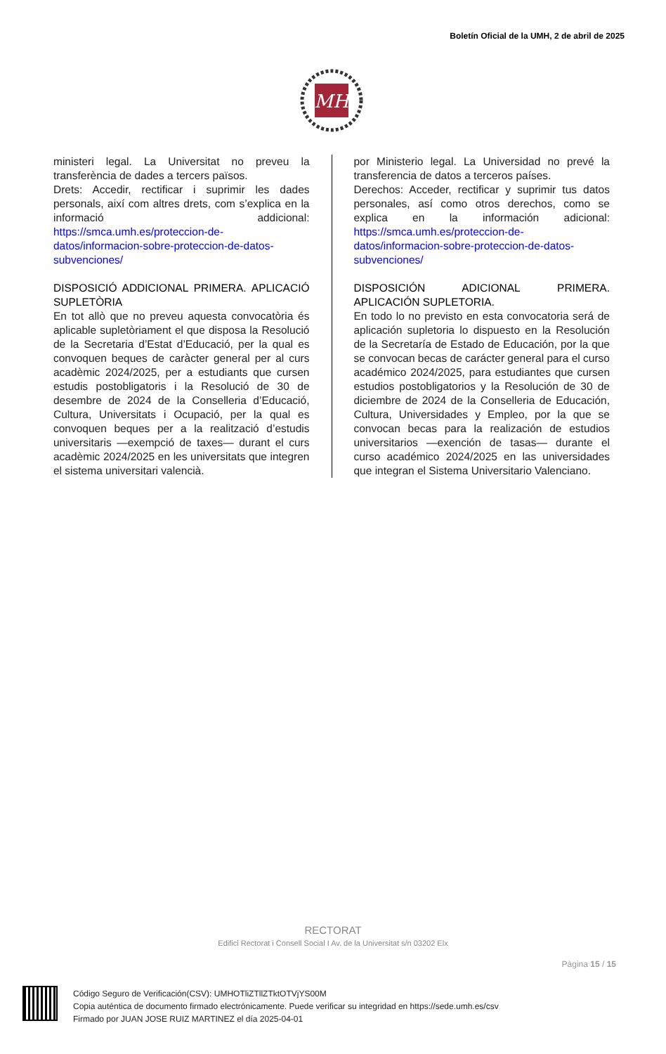Boletín Oficial de la UMH, 2 de abril de 2025
MH
ministeri legal. La Universitat no preveu la transferència de dades a tercers països.
Drets: Accedir, rectificar i suprimir les dades personals, així com altres drets, com s’explica en la informació addicional: https://smca.umh.es/proteccion-de-datos/informacion-sobre-proteccion-de-datos-subvenciones/
DISPOSICIÓ ADDICIONAL PRIMERA. APLICACIÓ SUPLETÒRIA
En tot allò que no preveu aquesta convocatòria és aplicable supletòriament el que disposa la Resolució de la Secretaria d’Estat d’Educació, per la qual es convoquen beques de caràcter general per al curs acadèmic 2024/2025, per a estudiants que cursen estudis postobligatoris i la Resolució de 30 de desembre de 2024 de la Conselleria d’Educació, Cultura, Universitats i Ocupació, per la qual es convoquen beques per a la realització d’estudis universitaris —exempció de taxes— durant el curs acadèmic 2024/2025 en les universitats que integren el sistema universitari valencià.
por Ministerio legal. La Universidad no prevé la transferencia de datos a terceros países.
Derechos: Acceder, rectificar y suprimir tus datos personales, así como otros derechos, como se explica en la información adicional: https://smca.umh.es/proteccion-de-datos/informacion-sobre-proteccion-de-datos-subvenciones/
DISPOSICIÓN ADICIONAL PRIMERA. APLICACIÓN SUPLETORIA.
En todo lo no previsto en esta convocatoria será de aplicación supletoria lo dispuesto en la Resolución de la Secretaría de Estado de Educación, por la que se convocan becas de carácter general para el curso académico 2024/2025, para estudiantes que cursen estudios postobligatorios y la Resolución de 30 de diciembre de 2024 de la Conselleria de Educación, Cultura, Universidades y Empleo, por la que se convocan becas para la realización de estudios universitarios —exención de tasas— durante el curso académico 2024/2025 en las universidades que integran el Sistema Universitario Valenciano.
RECTORAT
Edifici Rectorat i Consell Social I Av. de la Universitat s/n 03202 Elx
Pàgina 15 / 15
Código Seguro de Verificación(CSV): UMHOTliZTllZTktOTVjYS00M
Copia auténtica de documento firmado electrónicamente. Puede verificar su integridad en https://sede.umh.es/csv
Firmado por JUAN JOSE RUIZ MARTINEZ el día 2025-04-01